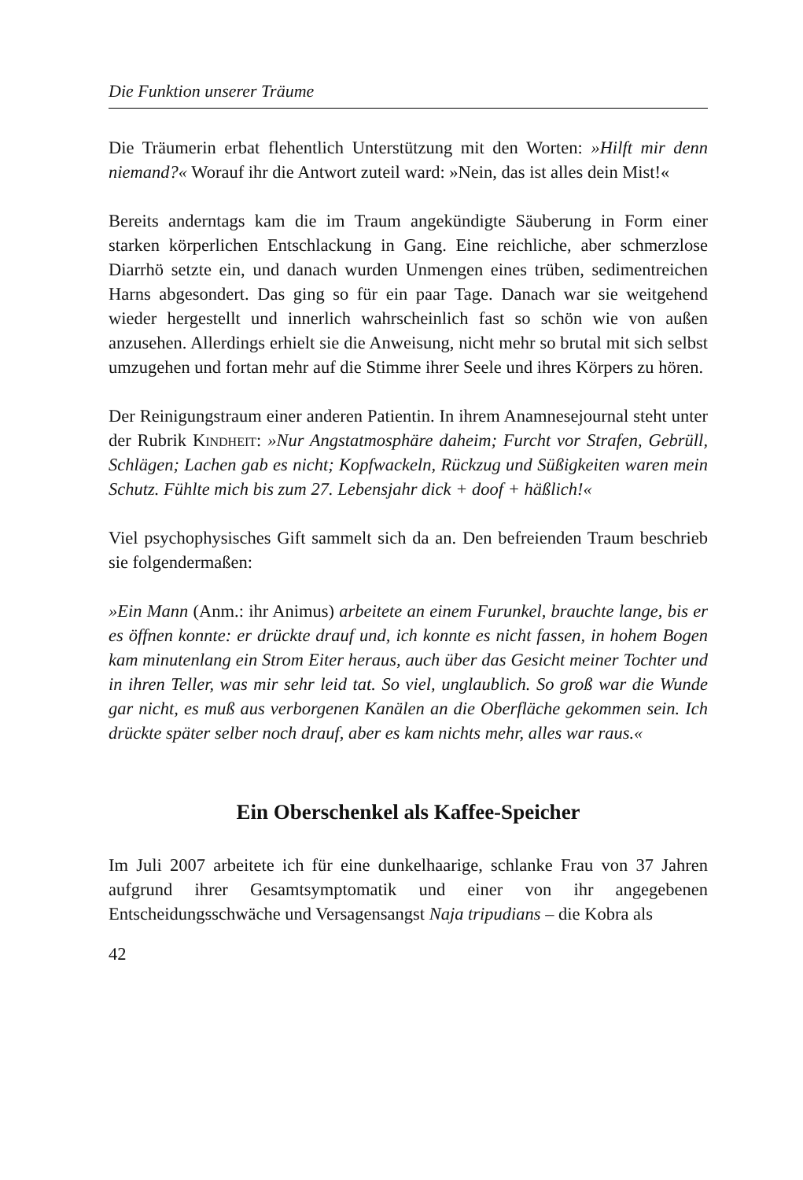Die Funktion unserer Träume
Die Träumerin erbat flehentlich Unterstützung mit den Worten: »Hilft mir denn niemand?« Worauf ihr die Antwort zuteil ward: »Nein, das ist alles dein Mist!«
Bereits anderntags kam die im Traum angekündigte Säuberung in Form einer starken körperlichen Entschlackung in Gang. Eine reichliche, aber schmerzlose Diarrhö setzte ein, und danach wurden Unmengen eines trüben, sedimentreichen Harns abgesondert. Das ging so für ein paar Tage. Danach war sie weitgehend wieder hergestellt und innerlich wahrscheinlich fast so schön wie von außen anzusehen. Allerdings erhielt sie die Anweisung, nicht mehr so brutal mit sich selbst umzugehen und fortan mehr auf die Stimme ihrer Seele und ihres Körpers zu hören.
Der Reinigungstraum einer anderen Patientin. In ihrem Anamnesejournal steht unter der Rubrik Kindheit: »Nur Angstatmosphäre daheim; Furcht vor Strafen, Gebrüll, Schlägen; Lachen gab es nicht; Kopfwackeln, Rückzug und Süßigkeiten waren mein Schutz. Fühlte mich bis zum 27. Lebensjahr dick + doof + häßlich!«
Viel psychophysisches Gift sammelt sich da an. Den befreienden Traum beschrieb sie folgendermaßen:
»Ein Mann (Anm.: ihr Animus) arbeitete an einem Furunkel, brauchte lange, bis er es öffnen konnte: er drückte drauf und, ich konnte es nicht fassen, in hohem Bogen kam minutenlang ein Strom Eiter heraus, auch über das Gesicht meiner Tochter und in ihren Teller, was mir sehr leid tat. So viel, unglaublich. So groß war die Wunde gar nicht, es muß aus verborgenen Kanälen an die Oberfläche gekommen sein. Ich drückte später selber noch drauf, aber es kam nichts mehr, alles war raus.«
Ein Oberschenkel als Kaffee-Speicher
Im Juli 2007 arbeitete ich für eine dunkelhaarige, schlanke Frau von 37 Jahren aufgrund ihrer Gesamtsymptomatik und einer von ihr angegebenen Entscheidungsschwäche und Versagensangst Naja tripudians – die Kobra als
42